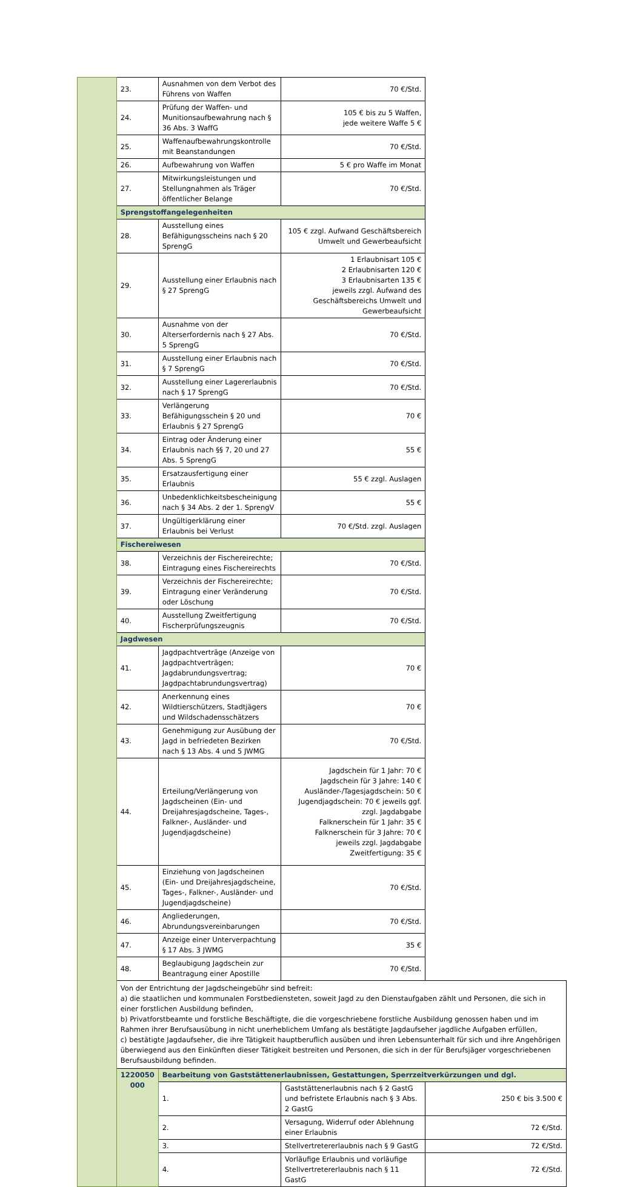| | 23. | Ausnahmen von dem Verbot des Führens von Waffen | 70 €/Std. | |
| | 24. | Prüfung der Waffen- und Munitionsaufbewahrung nach § 36 Abs. 3 WaffG | 105 € bis zu 5 Waffen, jede weitere Waffe 5 € | |
| | 25. | Waffenaufbewahrungskontrolle mit Beanstandungen | 70 €/Std. | |
| | 26. | Aufbewahrung von Waffen | 5 € pro Waffe im Monat | |
| | 27. | Mitwirkungsleistungen und Stellungnahmen als Träger öffentlicher Belange | 70 €/Std. | |
| | Sprengstoffangelegenheiten | | | |
| | 28. | Ausstellung eines Befähigungsscheins nach § 20 SprengG | 105 € zzgl. Aufwand Geschäftsbereich Umwelt und Gewerbeaufsicht | |
| | 29. | Ausstellung einer Erlaubnis nach § 27 SprengG | 1 Erlaubnisart 105 € 2 Erlaubnisarten 120 € 3 Erlaubnisarten 135 € jeweils zzgl. Aufwand des Geschäftsbereichs Umwelt und Gewerbeaufsicht | |
| | 30. | Ausnahme von der Alterserfordernis nach § 27 Abs. 5 SprengG | 70 €/Std. | |
| | 31. | Ausstellung einer Erlaubnis nach § 7 SprengG | 70 €/Std. | |
| | 32. | Ausstellung einer Lagererlaubnis nach § 17 SprengG | 70 €/Std. | |
| | 33. | Verlängerung Befähigungsschein § 20 und Erlaubnis § 27 SprengG | 70 € | |
| | 34. | Eintrag oder Änderung einer Erlaubnis nach §§ 7, 20 und 27 Abs. 5 SprengG | 55 € | |
| | 35. | Ersatzausfertigung einer Erlaubnis | 55 € zzgl. Auslagen | |
| | 36. | Unbedenklichkeitsbescheinigung nach § 34 Abs. 2 der 1. SprengV | 55 € | |
| | 37. | Ungültigerklärung einer Erlaubnis bei Verlust | 70 €/Std. zzgl. Auslagen | |
| | Fischereiwesen | | | |
| | 38. | Verzeichnis der Fischereirechte; Eintragung eines Fischereirechts | 70 €/Std. | |
| | 39. | Verzeichnis der Fischereirechte; Eintragung einer Veränderung oder Löschung | 70 €/Std. | |
| | 40. | Ausstellung Zweitfertigung Fischerprüfungszeugnis | 70 €/Std. | |
| | Jagdwesen | | | |
| | 41. | Jagdpachtverträge (Anzeige von Jagdpachtverträgen; Jagdabrundungsvertrag; Jagdpachtabrundungsvertrag) | 70 € | |
| | 42. | Anerkennung eines Wildtierschützers, Stadtjägers und Wildschadensschätzers | 70 € | |
| | 43. | Genehmigung zur Ausübung der Jagd in befriedeten Bezirken nach § 13 Abs. 4 und 5 JWMG | 70 €/Std. | |
| | 44. | Erteilung/Verlängerung von Jagdscheinen (Ein- und Dreijahresjagdscheine, Tages-, Falkner-, Ausländer- und Jugendjagdscheine) | Jagdschein für 1 Jahr: 70 € Jagdschein für 3 Jahre: 140 € Ausländer-/Tagesjagdschein: 50 € Jugendjagdschein: 70 € jeweils ggf. zzgl. Jagdabgabe Falknerschein für 1 Jahr: 35 € Falknerschein für 3 Jahre: 70 € jeweils zzgl. Jagdabgabe Zweitfertigung: 35 € | |
| | 45. | Einziehung von Jagdscheinen (Ein- und Dreijahresjagdscheine, Tages-, Falkner-, Ausländer- und Jugendjagdscheine) | 70 €/Std. | |
| | 46. | Angliederungen, Abrundungsvereinbarungen | 70 €/Std. | |
| | 47. | Anzeige einer Unterverpachtung § 17 Abs. 3 JWMG | 35 € | |
| | 48. | Beglaubigung Jagdschein zur Beantragung einer Apostille | 70 €/Std. | |
| | Von der Entrichtung der Jagdscheingebühr sind befreit: a) die staatlichen und kommunalen Forstbediensteten, soweit Jagd zu den Dienstaufgaben zählt und Personen, die sich in einer forstlichen Ausbildung befinden, b) Privatforstbeamte und forstliche Beschäftigte, die die vorgeschriebene forstliche Ausbildung genossen haben und im Rahmen ihrer Berufsausübung in nicht unerheblichem Umfang als bestätigte Jagdaufseher jagdliche Aufgaben erfüllen, c) bestätigte Jagdaufseher, die ihre Tätigkeit hauptberuflich ausüben und ihren Lebensunterhalt für sich und ihre Angehörigen überwiegend aus den Einkünften dieser Tätigkeit bestreiten und Personen, die sich in der für Berufsjäger vorgeschriebenen Berufsausbildung befinden. | | | |
| | 1220050 000 | Bearbeitung von Gaststättenerlaubnissen, Gestattungen, Sperrzeitverkürzungen und dgl. | | |
| | | 1. | Gaststättenerlaubnis nach § 2 GastG und befristete Erlaubnis nach § 3 Abs. 2 GastG | 250 € bis 3.500 € |
| | | 2. | Versagung, Widerruf oder Ablehnung einer Erlaubnis | 72 €/Std. |
| | | 3. | Stellvertretererlaubnis nach § 9 GastG | 72 €/Std. |
| | | 4. | Vorläufige Erlaubnis und vorläufige Stellvertretererlaubnis nach § 11 GastG | 72 €/Std. |